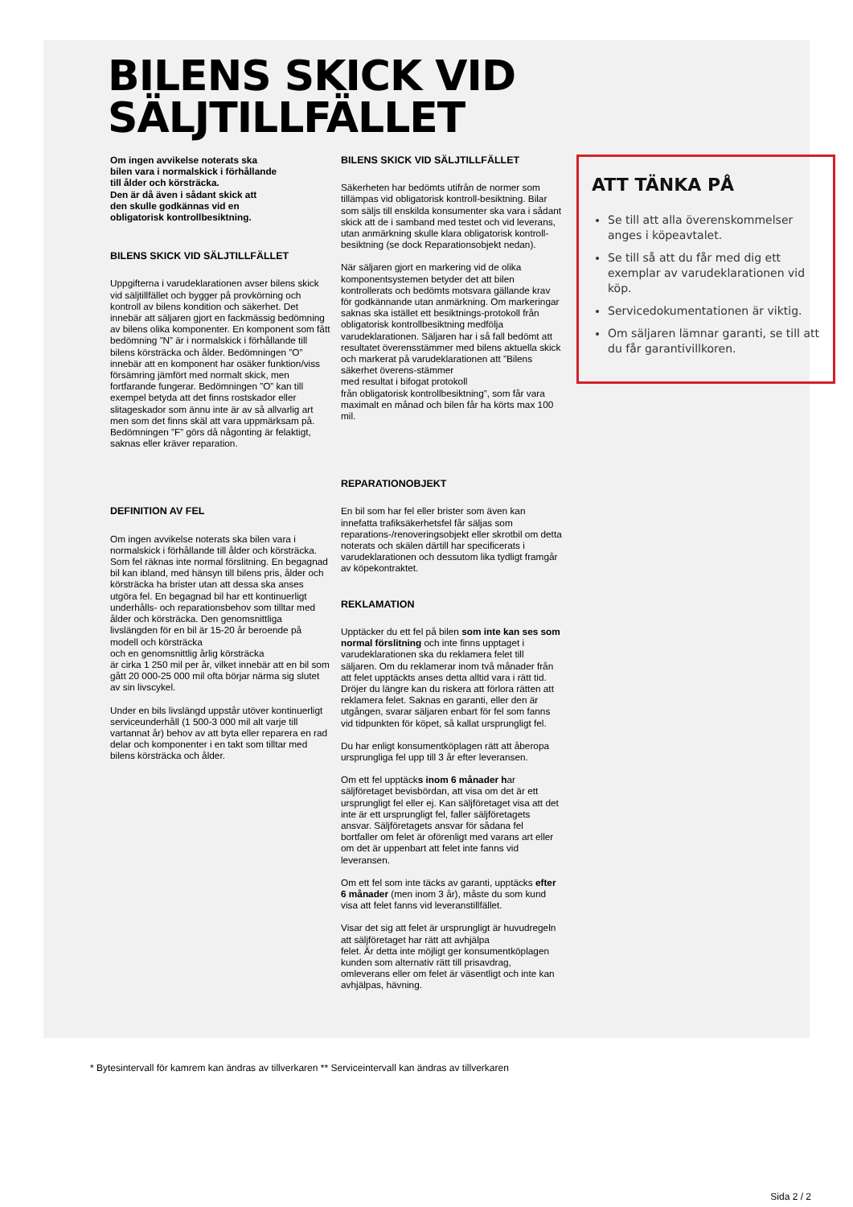BILENS SKICK VID SÄLJTILLFÄLLET
Om ingen avvikelse noterats ska
bilen vara i normalskick i förhållande
till ålder och körsträcka.
Den är då även i sådant skick att
den skulle godkännas vid en
obligatorisk kontrollbesiktning.
BILENS SKICK VID SÄLJTILLFÄLLET
Uppgifterna i varudeklarationen avser bilens skick vid säljtillfället och bygger på provkörning och kontroll av bilens kondition och säkerhet. Det innebär att säljaren gjort en fackmässig bedömning av bilens olika komponenter. En komponent som fått bedömning ”N” är i normalskick i förhållande till bilens körsträcka och ålder. Bedömningen ”O” innebär att en komponent har osäker funktion/viss försämring jämfört med normalt skick, men fortfarande fungerar. Bedömningen ”O” kan till exempel betyda att det finns rostskador eller slitageskador som ännu inte är av så allvarlig art men som det finns skäl att vara uppmärksam på. Bedömningen ”F” görs då någonting är felaktigt, saknas eller kräver reparation.
DEFINITION AV FEL
Om ingen avvikelse noterats ska bilen vara i normalskick i förhållande till ålder och körsträcka.
Som fel räknas inte normal förslitning. En begagnad bil kan ibland, med hänsyn till bilens pris, ålder och körsträcka ha brister utan att dessa ska anses utgöra fel. En begagnad bil har ett kontinuerligt underhålls- och reparationsbehov som tilltar med ålder och körsträcka. Den genomsnittliga livslängden för en bil är 15-20 år beroende på modell och körsträcka
och en genomsnittlig årlig körsträcka
är cirka 1 250 mil per år, vilket innebär att en bil som gått 20 000-25 000 mil ofta börjar närma sig slutet av sin livscykel.
Under en bils livslängd uppstår utöver kontinuerligt serviceunderhåll (1 500-3 000 mil alt varje till vartannat år) behov av att byta eller reparera en rad delar och komponenter i en takt som tilltar med bilens körsträcka och ålder.
BILENS SKICK VID SÄLJTILLFÄLLET
Säkerheten har bedömts utifrån de normer som tillämpas vid obligatorisk kontroll-besiktning. Bilar som säljs till enskilda konsumenter ska vara i sådant skick att de i samband med testet och vid leverans, utan anmärkning skulle klara obligatorisk kontroll-besiktning (se dock Reparationsobjekt nedan).
När säljaren gjort en markering vid de olika komponentsystemen betyder det att bilen kontrollerats och bedömts motsvara gällande krav för godkännande utan anmärkning. Om markeringar saknas ska istället ett besiktnings-protokoll från obligatorisk kontrollbesiktning medfölja varudeklarationen. Säljaren har i så fall bedömt att resultatet överensstämmer med bilens aktuella skick och markerat på varudeklarationen att ”Bilens säkerhet överens-stämmer
med resultat i bifogat protokoll
från obligatorisk kontrollbesiktning”, som får vara maximalt en månad och bilen får ha körts max 100 mil.
REPARATIONOBJEKT
En bil som har fel eller brister som även kan innefatta trafiksäkerhetsfel får säljas som reparations-/renoveringsobjekt eller skrotbil om detta noterats och skälen därtill har specificerats i varudeklarationen och dessutom lika tydligt framgår av köpekontraktet.
REKLAMATION
Upptäcker du ett fel på bilen som inte kan ses som normal förslitning och inte finns upptaget i varudeklarationen ska du reklamera felet till säljaren. Om du reklamerar inom två månader från att felet upptäckts anses detta alltid vara i rätt tid. Dröjer du längre kan du riskera att förlora rätten att reklamera felet. Saknas en garanti, eller den är utgången, svarar säljaren enbart för fel som fanns vid tidpunkten för köpet, så kallat ursprungligt fel.
Du har enligt konsumentköplagen rätt att åberopa ursprungliga fel upp till 3 år efter leveransen.
Om ett fel upptäcks inom 6 månader har säljföretaget bevisbördan, att visa om det är ett ursprungligt fel eller ej. Kan säljföretaget visa att det inte är ett ursprungligt fel, faller säljföretagets ansvar. Säljföretagets ansvar för sådana fel bortfaller om felet är oförenligt med varans art eller om det är uppenbart att felet inte fanns vid leveransen.
Om ett fel som inte täcks av garanti, upptäcks efter 6 månader (men inom 3 år), måste du som kund visa att felet fanns vid leveranstillfället.
Visar det sig att felet är ursprungligt är huvudregeln
att säljföretaget har rätt att avhjälpa
felet. Är detta inte möjligt ger konsumentköplagen kunden som alternativ rätt till prisavdrag, omleverans eller om felet är väsentligt och inte kan avhjälpas, hävning.
ATT TÄNKA PÅ
Se till att alla överenskommelser anges i köpeavtalet.
Se till så att du får med dig ett exemplar av varudeklarationen vid köp.
Servicedokumentationen är viktig.
Om säljaren lämnar garanti, se till att du får garantivillkoren.
* Bytesintervall för kamrem kan ändras av tillverkaren ** Serviceintervall kan ändras av tillverkaren
Sida 2 / 2